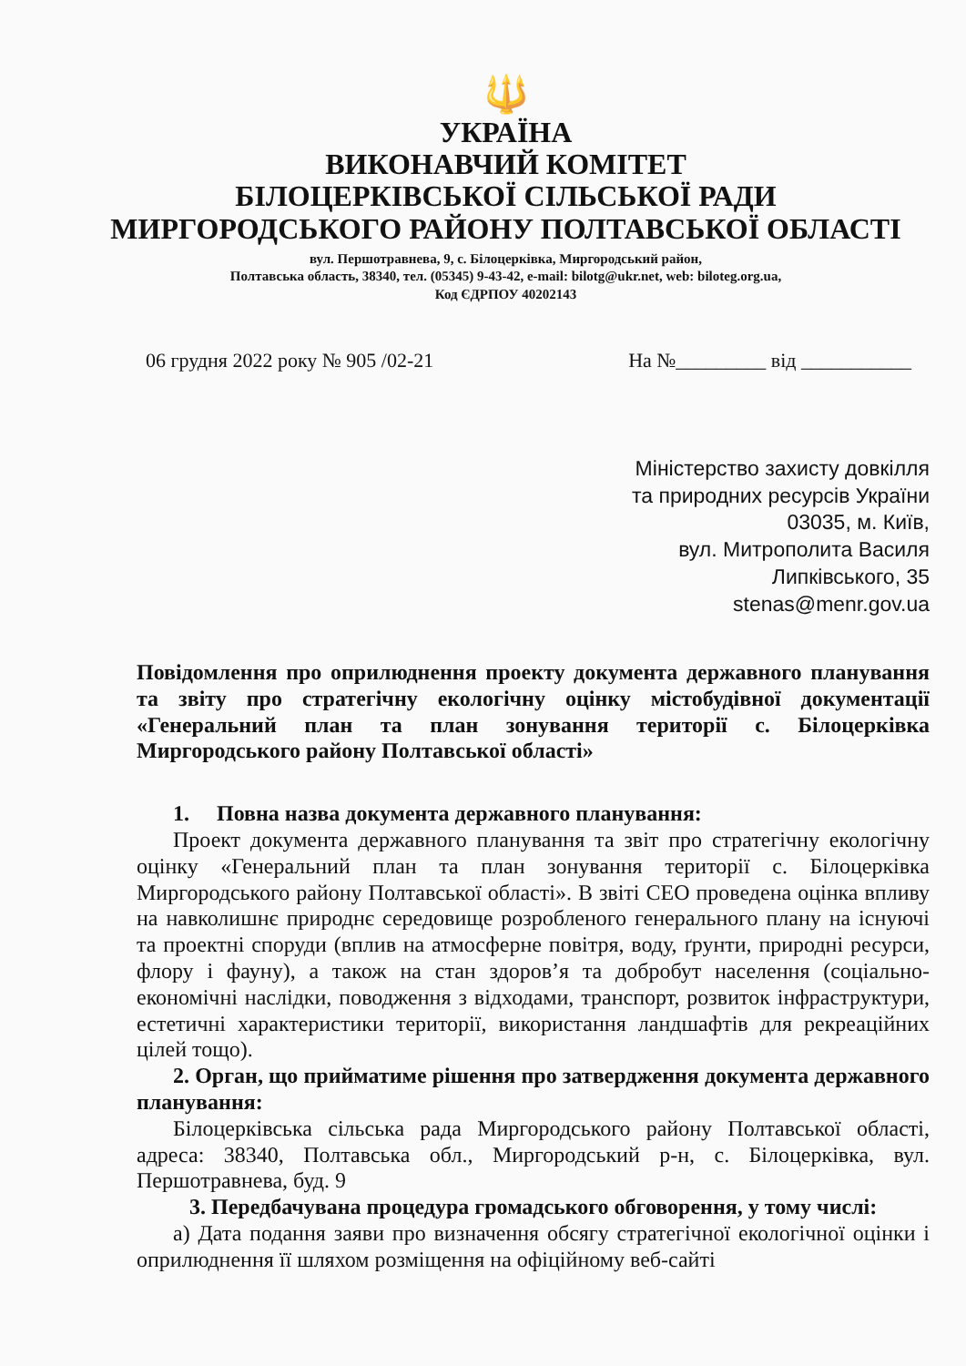🔱
УКРАЇНА
ВИКОНАВЧИЙ КОМІТЕТ
БІЛОЦЕРКІВСЬКОЇ СІЛЬСЬКОЇ РАДИ
МИРГОРОДСЬКОГО РАЙОНУ ПОЛТАВСЬКОЇ ОБЛАСТІ
вул. Першотравнева, 9, с. Білоцерківка, Миргородський район,
Полтавська область, 38340, тел. (05345) 9-43-42, e-mail: bilotg@ukr.net, web: biloteg.org.ua,
Код ЄДРПОУ 40202143
06 грудня 2022 року № 905 /02-21 На №_________ від ___________
Міністерство захисту довкілля
та природних ресурсів України
03035, м. Київ,
вул. Митрополита Василя
Липківського, 35
stenas@menr.gov.ua
Повідомлення про оприлюднення проекту документа державного планування та звіту про стратегічну екологічну оцінку містобудівної документації «Генеральний план та план зонування території с. Білоцерківка Миргородського району Полтавської області»
1. Повна назва документа державного планування:
Проект документа державного планування та звіт про стратегічну екологічну оцінку «Генеральний план та план зонування території с. Білоцерківка Миргородського району Полтавської області». В звіті СЕО проведена оцінка впливу на навколишнє природнє середовище розробленого генерального плану на існуючі та проектні споруди (вплив на атмосферне повітря, воду, ґрунти, природні ресурси, флору і фауну), а також на стан здоров’я та добробут населення (соціально-економічні наслідки, поводження з відходами, транспорт, розвиток інфраструктури, естетичні характеристики території, використання ландшафтів для рекреаційних цілей тощо).
2. Орган, що прийматиме рішення про затвердження документа державного планування:
Білоцерківська сільська рада Миргородського району Полтавської області, адреса: 38340, Полтавська обл., Миргородський р-н, с. Білоцерківка, вул. Першотравнева, буд. 9
3. Передбачувана процедура громадського обговорення, у тому числі:
а) Дата подання заяви про визначення обсягу стратегічної екологічної оцінки і оприлюднення її шляхом розміщення на офіційному веб-сайті